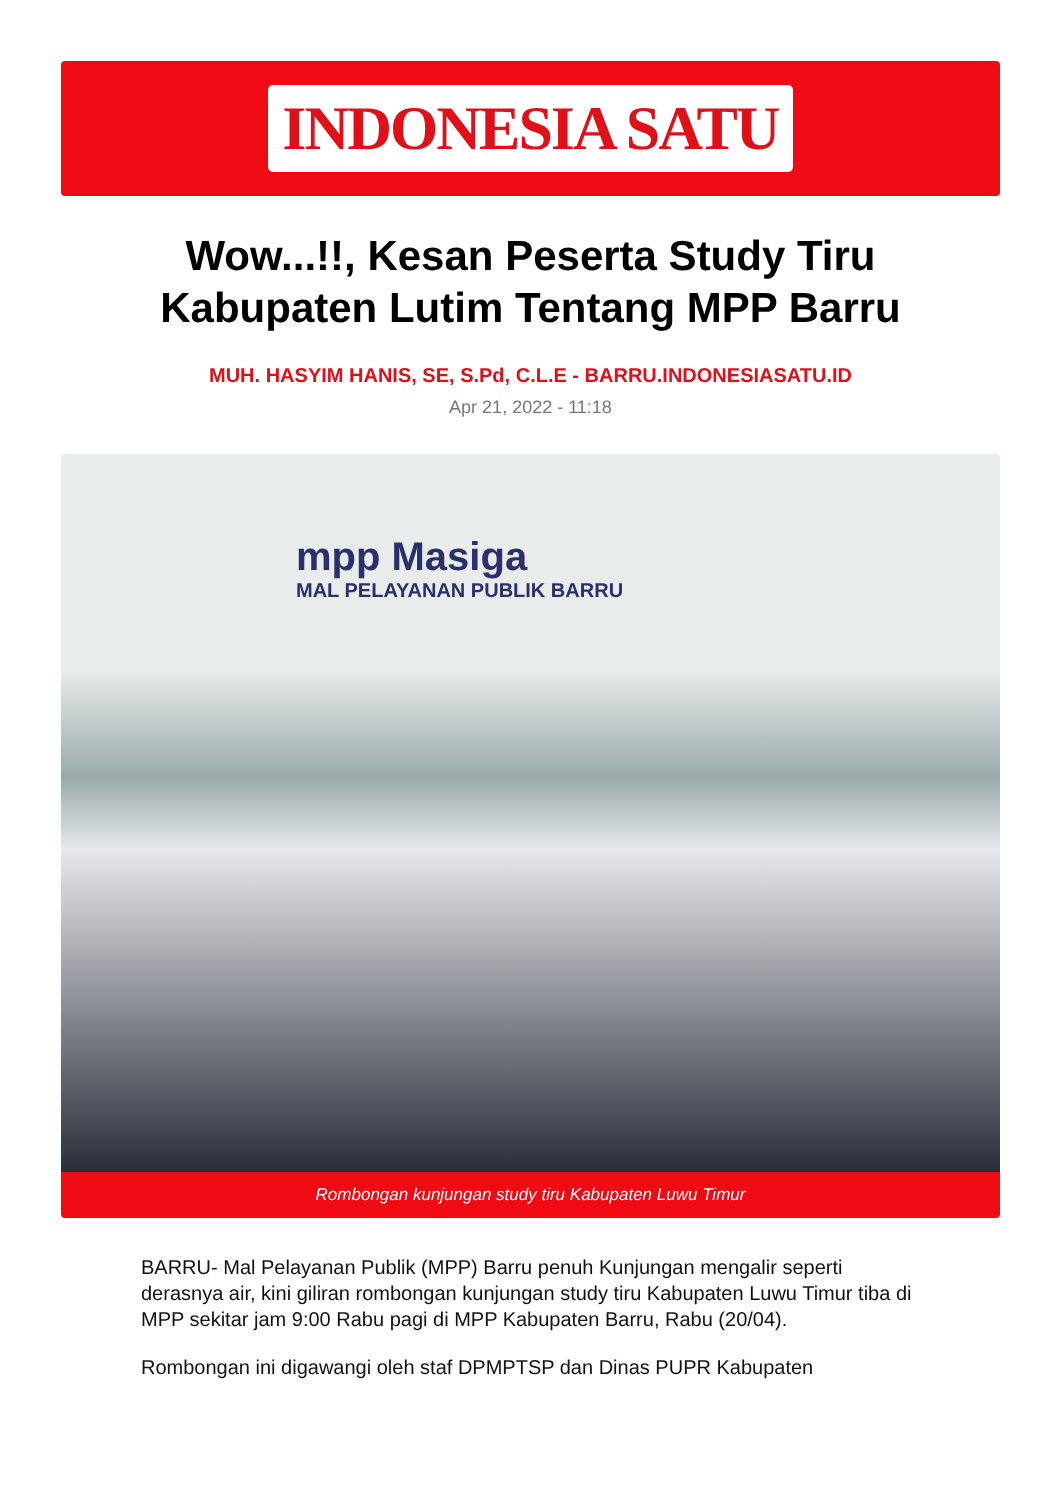INDONESIA SATU
Wow...!!, Kesan Peserta Study Tiru Kabupaten Lutim Tentang MPP Barru
MUH. HASYIM HANIS, SE, S.Pd, C.L.E - BARRU.INDONESIASATU.ID
Apr 21, 2022 - 11:18
mpp Masiga
MAL PELAYANAN PUBLIK BARRU
Rombongan kunjungan study tiru Kabupaten Luwu Timur
BARRU- Mal Pelayanan Publik (MPP) Barru penuh Kunjungan mengalir seperti derasnya air, kini giliran rombongan kunjungan study tiru Kabupaten Luwu Timur tiba di MPP sekitar jam 9:00 Rabu pagi di MPP Kabupaten Barru, Rabu (20/04).
Rombongan ini digawangi oleh staf DPMPTSP dan Dinas PUPR Kabupaten